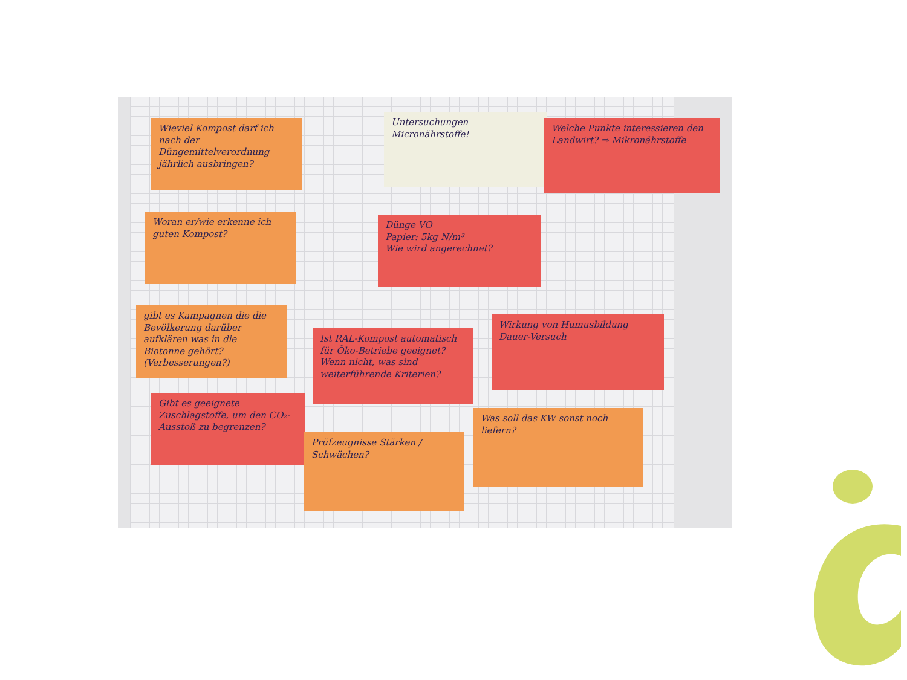Wieviel Kompost darf ich nach der Düngemittelverordnung jährlich ausbringen?
Untersuchungen Micronährstoffe!
Welche Punkte interessieren den Landwirt? ⇒ Mikronährstoffe
Woran er/wie erkenne ich guten Kompost?
Dünge VO
Papier: 5kg N/m³
Wie wird angerechnet?
gibt es Kampagnen die die Bevölkerung darüber aufklären was in die Biotonne gehört? (Verbesserungen?)
Ist RAL-Kompost automatisch für Öko-Betriebe geeignet? Wenn nicht, was sind weiterführende Kriterien?
Wirkung von Humusbildung Dauer-Versuch
Gibt es geeignete Zuschlagstoffe, um den CO₂-Ausstoß zu begrenzen?
Prüfzeugnisse Stärken / Schwächen?
Was soll das KW sonst noch liefern?